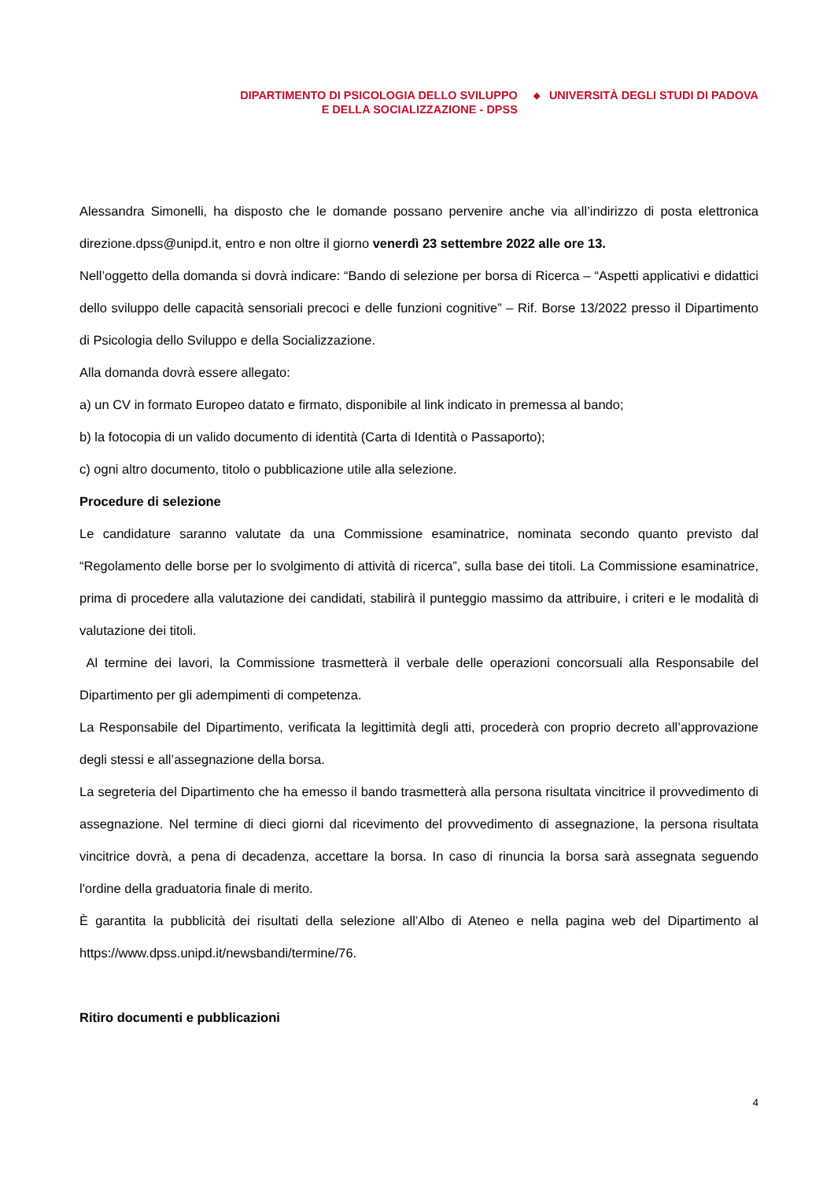DIPARTIMENTO DI PSICOLOGIA DELLO SVILUPPO
E DELLA SOCIALIZZAZIONE - DPSS
◆
UNIVERSITÀ DEGLI STUDI DI PADOVA
Alessandra Simonelli, ha disposto che le domande possano pervenire anche via all’indirizzo di posta elettronica direzione.dpss@unipd.it, entro e non oltre il giorno venerdì 23 settembre 2022 alle ore 13.
Nell’oggetto della domanda si dovrà indicare: “Bando di selezione per borsa di Ricerca – “Aspetti applicativi e didattici dello sviluppo delle capacità sensoriali precoci e delle funzioni cognitive” – Rif. Borse 13/2022 presso il Dipartimento di Psicologia dello Sviluppo e della Socializzazione.
Alla domanda dovrà essere allegato:
a) un CV in formato Europeo datato e firmato, disponibile al link indicato in premessa al bando;
b) la fotocopia di un valido documento di identità (Carta di Identità o Passaporto);
c) ogni altro documento, titolo o pubblicazione utile alla selezione.
Procedure di selezione
Le candidature saranno valutate da una Commissione esaminatrice, nominata secondo quanto previsto dal “Regolamento delle borse per lo svolgimento di attività di ricerca”, sulla base dei titoli. La Commissione esaminatrice, prima di procedere alla valutazione dei candidati, stabilirà il punteggio massimo da attribuire, i criteri e le modalità di valutazione dei titoli.
Al termine dei lavori, la Commissione trasmetterà il verbale delle operazioni concorsuali alla Responsabile del Dipartimento per gli adempimenti di competenza.
La Responsabile del Dipartimento, verificata la legittimità degli atti, procederà con proprio decreto all’approvazione degli stessi e all’assegnazione della borsa.
La segreteria del Dipartimento che ha emesso il bando trasmetterà alla persona risultata vincitrice il provvedimento di assegnazione. Nel termine di dieci giorni dal ricevimento del provvedimento di assegnazione, la persona risultata vincitrice dovrà, a pena di decadenza, accettare la borsa. In caso di rinuncia la borsa sarà assegnata seguendo l'ordine della graduatoria finale di merito.
È garantita la pubblicità dei risultati della selezione all’Albo di Ateneo e nella pagina web del Dipartimento al https://www.dpss.unipd.it/newsbandi/termine/76.
Ritiro documenti e pubblicazioni
4